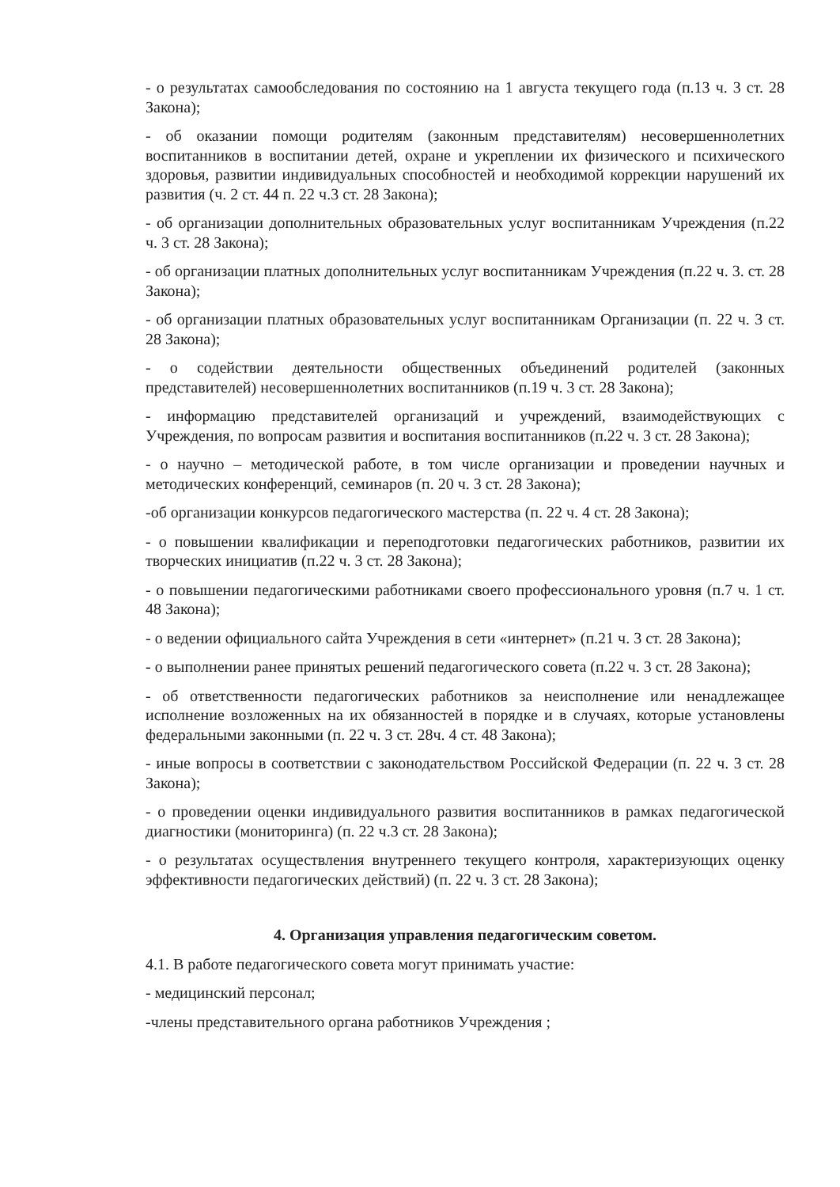- о результатах самообследования по состоянию на 1 августа текущего года (п.13 ч. 3 ст. 28 Закона);
- об оказании помощи родителям (законным представителям) несовершеннолетних воспитанников в воспитании детей, охране и укреплении их физического и психического здоровья, развитии индивидуальных способностей и необходимой коррекции нарушений их развития (ч. 2 ст. 44 п. 22 ч.3 ст. 28 Закона);
- об организации дополнительных образовательных услуг воспитанникам Учреждения (п.22 ч. 3 ст. 28 Закона);
- об организации платных дополнительных услуг воспитанникам Учреждения (п.22 ч. 3. ст. 28 Закона);
- об организации платных образовательных услуг воспитанникам Организации (п. 22 ч. 3 ст. 28 Закона);
- о содействии деятельности общественных объединений родителей (законных представителей) несовершеннолетних воспитанников (п.19 ч. 3 ст. 28 Закона);
- информацию представителей организаций и учреждений, взаимодействующих с Учреждения, по вопросам развития и воспитания воспитанников (п.22 ч. 3 ст. 28 Закона);
- о научно – методической работе, в том числе организации и проведении научных и методических конференций, семинаров (п. 20 ч. 3 ст. 28 Закона);
-об организации конкурсов педагогического мастерства (п. 22 ч. 4 ст. 28 Закона);
- о повышении квалификации и переподготовки педагогических работников, развитии их творческих инициатив (п.22 ч. 3 ст. 28 Закона);
- о повышении педагогическими работниками своего профессионального уровня (п.7 ч. 1 ст. 48 Закона);
- о ведении официального сайта Учреждения в сети «интернет» (п.21 ч. 3 ст. 28 Закона);
- о выполнении ранее принятых решений педагогического совета (п.22 ч. 3 ст. 28 Закона);
- об ответственности педагогических работников за неисполнение или ненадлежащее исполнение возложенных на их обязанностей в порядке и в случаях, которые установлены федеральными законными (п. 22 ч. 3 ст. 28ч. 4 ст. 48 Закона);
- иные вопросы в соответствии с законодательством Российской Федерации (п. 22 ч. 3 ст. 28 Закона);
- о проведении оценки индивидуального развития воспитанников в рамках педагогической диагностики (мониторинга) (п. 22 ч.3 ст. 28 Закона);
- о результатах осуществления внутреннего текущего контроля, характеризующих оценку эффективности педагогических действий) (п. 22 ч. 3 ст. 28 Закона);
4. Организация управления педагогическим советом.
4.1. В работе педагогического совета могут принимать участие:
- медицинский персонал;
-члены представительного органа работников Учреждения ;